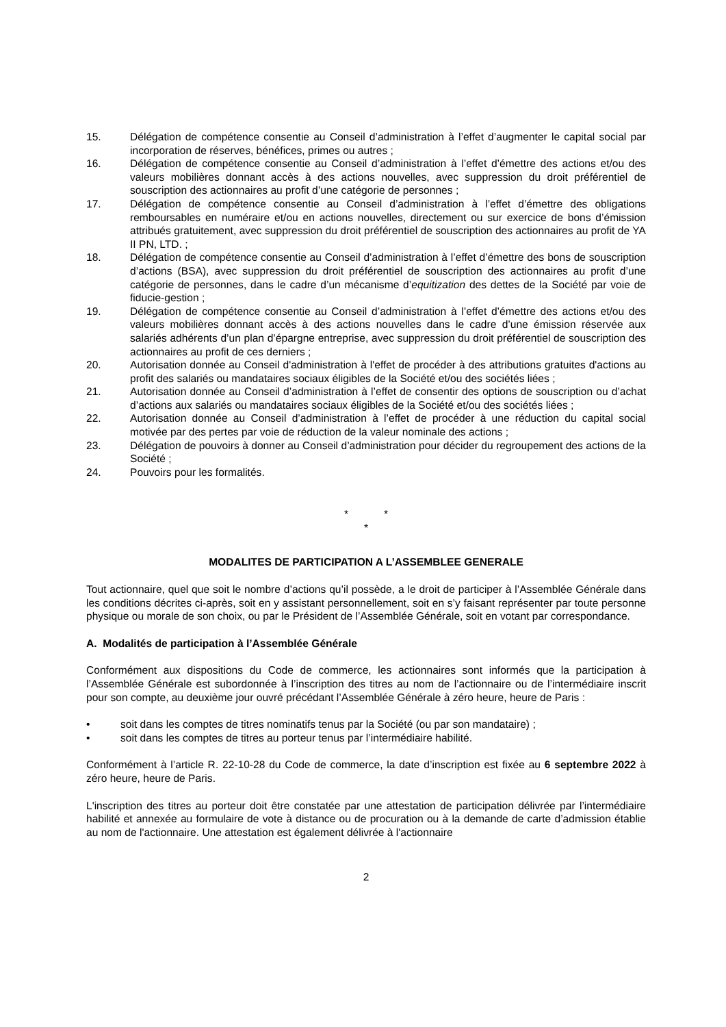15. Délégation de compétence consentie au Conseil d’administration à l’effet d’augmenter le capital social par incorporation de réserves, bénéfices, primes ou autres ;
16. Délégation de compétence consentie au Conseil d’administration à l’effet d’émettre des actions et/ou des valeurs mobilières donnant accès à des actions nouvelles, avec suppression du droit préférentiel de souscription des actionnaires au profit d’une catégorie de personnes ;
17. Délégation de compétence consentie au Conseil d’administration à l’effet d’émettre des obligations remboursables en numéraire et/ou en actions nouvelles, directement ou sur exercice de bons d’émission attribués gratuitement, avec suppression du droit préférentiel de souscription des actionnaires au profit de YA II PN, LTD. ;
18. Délégation de compétence consentie au Conseil d’administration à l’effet d’émettre des bons de souscription d’actions (BSA), avec suppression du droit préférentiel de souscription des actionnaires au profit d’une catégorie de personnes, dans le cadre d’un mécanisme d’equitization des dettes de la Société par voie de fiducie-gestion ;
19. Délégation de compétence consentie au Conseil d’administration à l’effet d’émettre des actions et/ou des valeurs mobilières donnant accès à des actions nouvelles dans le cadre d’une émission réservée aux salariés adhérents d’un plan d’épargne entreprise, avec suppression du droit préférentiel de souscription des actionnaires au profit de ces derniers ;
20. Autorisation donnée au Conseil d'administration à l'effet de procéder à des attributions gratuites d'actions au profit des salariés ou mandataires sociaux éligibles de la Société et/ou des sociétés liées ;
21. Autorisation donnée au Conseil d’administration à l’effet de consentir des options de souscription ou d’achat d’actions aux salariés ou mandataires sociaux éligibles de la Société et/ou des sociétés liées ;
22. Autorisation donnée au Conseil d’administration à l’effet de procéder à une réduction du capital social motivée par des pertes par voie de réduction de la valeur nominale des actions ;
23. Délégation de pouvoirs à donner au Conseil d’administration pour décider du regroupement des actions de la Société ;
24. Pouvoirs pour les formalités.
* *
*
MODALITES DE PARTICIPATION A L’ASSEMBLEE GENERALE
Tout actionnaire, quel que soit le nombre d’actions qu’il possède, a le droit de participer à l’Assemblée Générale dans les conditions décrites ci-après, soit en y assistant personnellement, soit en s’y faisant représenter par toute personne physique ou morale de son choix, ou par le Président de l’Assemblée Générale, soit en votant par correspondance.
A. Modalités de participation à l’Assemblée Générale
Conformément aux dispositions du Code de commerce, les actionnaires sont informés que la participation à l’Assemblée Générale est subordonnée à l’inscription des titres au nom de l’actionnaire ou de l’intermédiaire inscrit pour son compte, au deuxième jour ouvré précédant l’Assemblée Générale à zéro heure, heure de Paris :
• soit dans les comptes de titres nominatifs tenus par la Société (ou par son mandataire) ;
• soit dans les comptes de titres au porteur tenus par l’intermédiaire habilité.
Conformément à l’article R. 22-10-28 du Code de commerce, la date d’inscription est fixée au 6 septembre 2022 à zéro heure, heure de Paris.
L'inscription des titres au porteur doit être constatée par une attestation de participation délivrée par l’intermédiaire habilité et annexée au formulaire de vote à distance ou de procuration ou à la demande de carte d’admission établie au nom de l'actionnaire. Une attestation est également délivrée à l'actionnaire
2